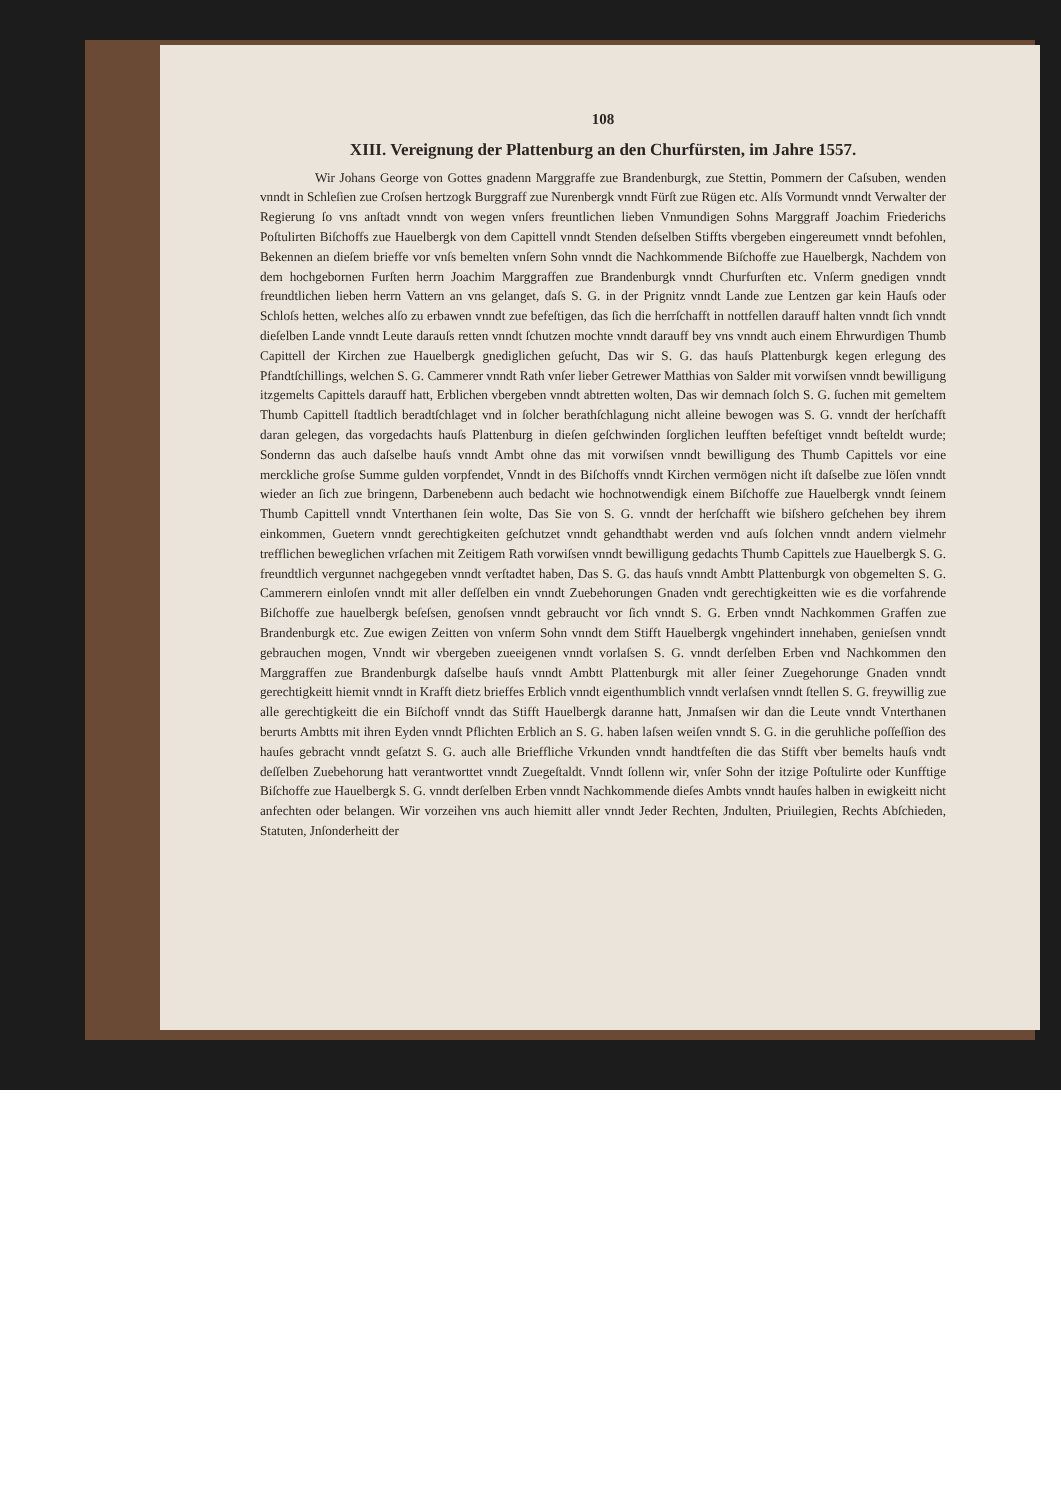108
XIII. Vereignung der Plattenburg an den Churfürsten, im Jahre 1557.
Wir Johans George von Gottes gnadenn Marggraffe zue Brandenburgk, zue Stettin, Pommern der Caſsuben, wenden vnndt in Schleſien zue Croſsen hertzogk Burggraff zue Nurenbergk vnndt Fürſt zue Rügen etc. Alſs Vormundt vnndt Verwalter der Regierung ſo vns anſtadt vnndt von wegen vnſers freuntlichen lieben Vnmundigen Sohns Marggraff Joachim Friederichs Poſtulirten Biſchoffs zue Hauelbergk von dem Capittell vnndt Stenden deſselben Stiffts vbergeben eingereumett vnndt befohlen, Bekennen an dieſem brieffe vor vnſs bemelten vnſern Sohn vnndt die Nachkommende Biſchoffe zue Hauelbergk, Nachdem von dem hochgebornen Furſten herrn Joachim Marggraffen zue Brandenburgk vnndt Churfurſten etc. Vnſerm gnedigen vnndt freundtlichen lieben herrn Vattern an vns gelanget, daſs S. G. in der Prignitz vnndt Lande zue Lentzen gar kein Hauſs oder Schloſs hetten, welches alſo zu erbawen vnndt zue befeſtigen, das ſich die herrſchafft in nottfellen darauff halten vnndt ſich vnndt dieſelben Lande vnndt Leute darauſs retten vnndt ſchutzen mochte vnndt darauff bey vns vnndt auch einem Ehrwurdigen Thumb Capittell der Kirchen zue Hauelbergk gnediglichen geſucht, Das wir S. G. das hauſs Plattenburgk kegen erlegung des Pfandtſchillings, welchen S. G. Cammerer vnndt Rath vnſer lieber Getrewer Matthias von Salder mit vorwiſsen vnndt bewilligung itzgemelts Capittels darauff hatt, Erblichen vbergeben vnndt abtretten wolten, Das wir demnach ſolch S. G. ſuchen mit gemeltem Thumb Capittell ſtadtlich beradtſchlaget vnd in ſolcher berathſchlagung nicht alleine bewogen was S. G. vnndt der herſchafft daran gelegen, das vorgedachts hauſs Plattenburg in dieſen geſchwinden ſorglichen leufften befeſtiget vnndt beſteldt wurde; Sondernn das auch daſselbe hauſs vnndt Ambt ohne das mit vorwiſsen vnndt bewilligung des Thumb Capittels vor eine merckliche groſse Summe gulden vorpfendet, Vnndt in des Biſchoffs vnndt Kirchen vermögen nicht iſt daſselbe zue löſen vnndt wieder an ſich zue bringenn, Darbenebenn auch bedacht wie hochnotwendigk einem Biſchoffe zue Hauelbergk vnndt ſeinem Thumb Capittell vnndt Vnterthanen ſein wolte, Das Sie von S. G. vnndt der herſchafft wie biſshero geſchehen bey ihrem einkommen, Guetern vnndt gerechtigkeiten geſchutzet vnndt gehandthabt werden vnd auſs ſolchen vnndt andern vielmehr trefflichen beweglichen vrſachen mit Zeitigem Rath vorwiſsen vnndt bewilligung gedachts Thumb Capittels zue Hauelbergk S. G. freundtlich vergunnet nachgegeben vnndt verſtadtet haben, Das S. G. das hauſs vnndt Ambtt Plattenburgk von obgemelten S. G. Cammerern einloſen vnndt mit aller deſſelben ein vnndt Zuebehorungen Gnaden vndt gerechtigkeitten wie es die vorfahrende Biſchoffe zue hauelbergk beſeſsen, genoſsen vnndt gebraucht vor ſich vnndt S. G. Erben vnndt Nachkommen Graffen zue Brandenburgk etc. Zue ewigen Zeitten von vnſerm Sohn vnndt dem Stifft Hauelbergk vngehindert innehaben, genieſsen vnndt gebrauchen mogen, Vnndt wir vbergeben zueeigenen vnndt vorlaſsen S. G. vnndt derſelben Erben vnd Nachkommen den Marggraffen zue Brandenburgk daſselbe hauſs vnndt Ambtt Plattenburgk mit aller ſeiner Zuegehorunge Gnaden vnndt gerechtigkeitt hiemit vnndt in Krafft dietz brieffes Erblich vnndt eigenthumblich vnndt verlaſsen vnndt ſtellen S. G. freywillig zue alle gerechtigkeitt die ein Biſchoff vnndt das Stifft Hauelbergk daranne hatt, Jnmaſsen wir dan die Leute vnndt Vnterthanen berurts Ambtts mit ihren Eyden vnndt Pflichten Erblich an S. G. haben laſsen weiſen vnndt S. G. in die geruhliche poſſeſſion des hauſes gebracht vnndt geſatzt S. G. auch alle Brieffliche Vrkunden vnndt handtfeſten die das Stifft vber bemelts hauſs vndt deſſelben Zuebehorung hatt verantworttet vnndt Zuegeſtaldt. Vnndt ſollenn wir, vnſer Sohn der itzige Poſtulirte oder Kunfftige Biſchoffe zue Hauelbergk S. G. vnndt derſelben Erben vnndt Nachkommende dieſes Ambts vnndt hauſes halben in ewigkeitt nicht anfechten oder belangen. Wir vorzeihen vns auch hiemitt aller vnndt Jeder Rechten, Jndulten, Priuilegien, Rechts Abſchieden, Statuten, Jnſonderheitt der